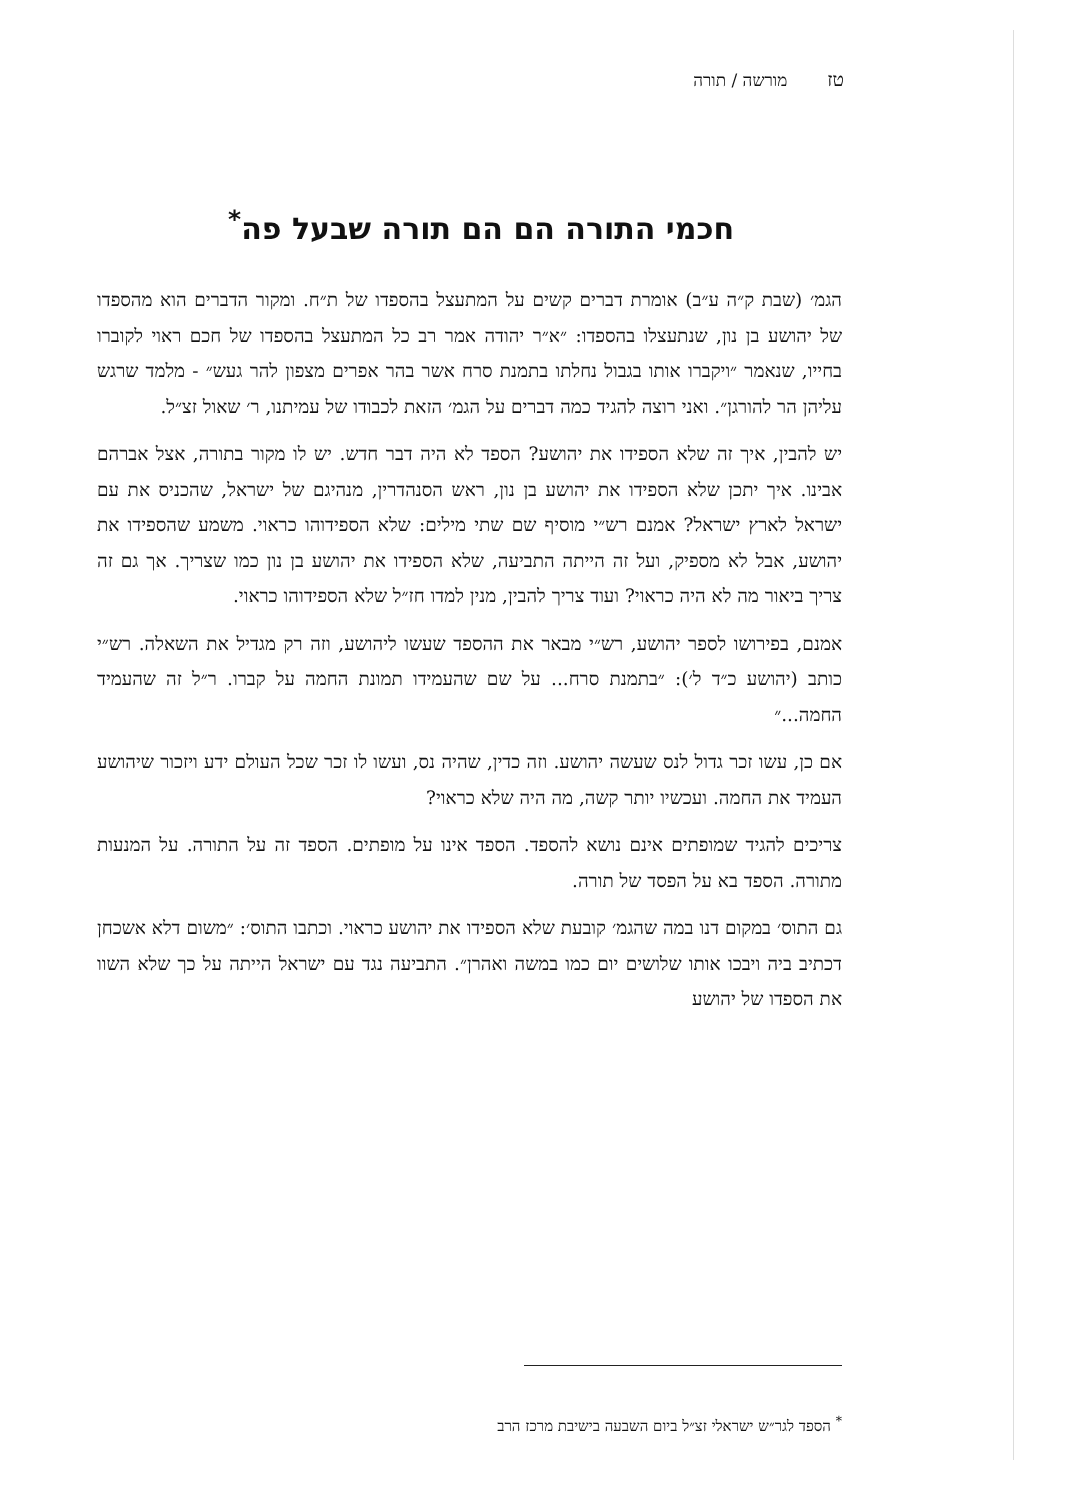טזמורשה / תורה
חכמי התורה הם הם תורה שבעל פה<sup>*</sup>
הגמ׳ (שבת ק״ה ע״ב) אומרת דברים קשים על המתעצל בהספדו של ת״ח. ומקור הדברים הוא מהספדו של יהושע בן נון, שנתעצלו בהספדו: ״א״ר יהודה אמר רב כל המתעצל בהספדו של חכם ראוי לקוברו בחייו, שנאמר ״ויקברו אותו בגבול נחלתו בתמנת סרח אשר בהר אפרים מצפון להר געש״ - מלמד שרגש עליהן הר להורגן״. ואני רוצה להגיד כמה דברים על הגמ׳ הזאת לכבודו של עמיתנו, ר׳ שאול זצ״ל.
יש להבין, איך זה שלא הספידו את יהושע? הספד לא היה דבר חדש. יש לו מקור בתורה, אצל אברהם אבינו. איך יתכן שלא הספידו את יהושע בן נון, ראש הסנהדרין, מנהיגם של ישראל, שהכניס את עם ישראל לארץ ישראל? אמנם רש״י מוסיף שם שתי מילים: שלא הספידוהו כראוי. משמע שהספידו את יהושע, אבל לא מספיק, ועל זה הייתה התביעה, שלא הספידו את יהושע בן נון כמו שצריך. אך גם זה צריך ביאור מה לא היה כראוי? ועוד צריך להבין, מנין למדו חז״ל שלא הספידוהו כראוי.
אמנם, בפירושו לספר יהושע, רש״י מבאר את ההספד שעשו ליהושע, וזה רק מגדיל את השאלה. רש״י כותב (יהושע כ״ד ל׳): ״בתמנת סרח... על שם שהעמידו תמונת החמה על קברו. ר״ל זה שהעמיד החמה...״
אם כן, עשו זכר גדול לנס שעשה יהושע. וזה כדין, שהיה נס, ועשו לו זכר שכל העולם ידע ויזכור שיהושע העמיד את החמה. ועכשיו יותר קשה, מה היה שלא כראוי?
צריכים להגיד שמופתים אינם נושא להספד. הספד אינו על מופתים. הספד זה על התורה. על המנעות מתורה. הספד בא על הפסד של תורה.
גם התוס׳ במקום דנו במה שהגמ׳ קובעת שלא הספידו את יהושע כראוי. וכתבו התוס׳: ״משום דלא אשכחן דכתיב ביה ויבכו אותו שלושים יום כמו במשה ואהרן״. התביעה נגד עם ישראל הייתה על כך שלא השוו את הספדו של יהושע
<sup>*</sup> הספד לגר״ש ישראלי זצ״ל ביום השבעה בישיבת מרכז הרב